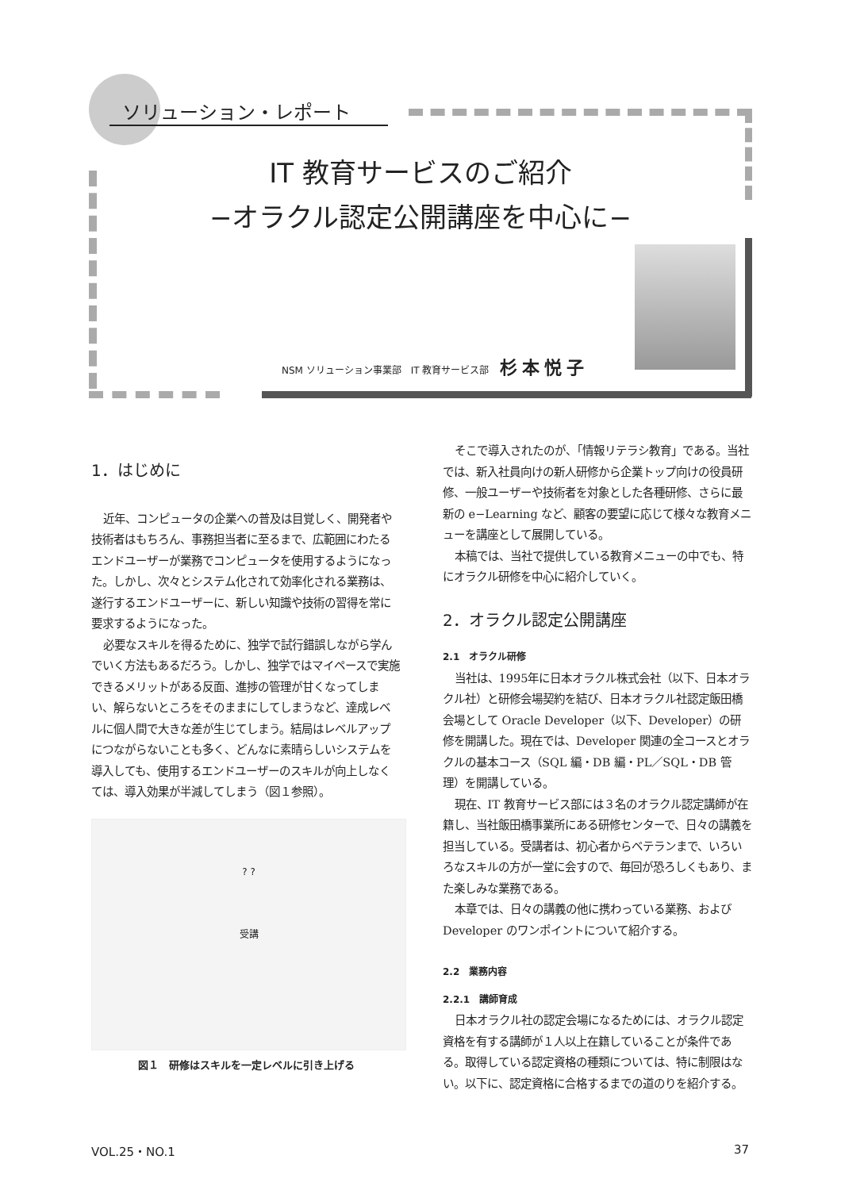ソリューション・レポート
IT 教育サービスのご紹介
−オラクル認定公開講座を中心に−
NSM ソリューション事業部　IT 教育サービス部 杉本悦子
1．はじめに
近年、コンピュータの企業への普及は目覚しく、開発者や技術者はもちろん、事務担当者に至るまで、広範囲にわたるエンドユーザーが業務でコンピュータを使用するようになった。しかし、次々とシステム化されて効率化される業務は、遂行するエンドユーザーに、新しい知識や技術の習得を常に要求するようになった。
必要なスキルを得るために、独学で試行錯誤しながら学んでいく方法もあるだろう。しかし、独学ではマイペースで実施できるメリットがある反面、進捗の管理が甘くなってしまい、解らないところをそのままにしてしまうなど、達成レベルに個人間で大きな差が生じてしまう。結局はレベルアップにつながらないことも多く、どんなに素晴らしいシステムを導入しても、使用するエンドユーザーのスキルが向上しなくては、導入効果が半減してしまう（図１参照）。
? ?
受講
図１　研修はスキルを一定レベルに引き上げる
そこで導入されたのが、「情報リテラシ教育」である。当社では、新入社員向けの新人研修から企業トップ向けの役員研修、一般ユーザーや技術者を対象とした各種研修、さらに最新の e−Learning など、顧客の要望に応じて様々な教育メニューを講座として展開している。
本稿では、当社で提供している教育メニューの中でも、特にオラクル研修を中心に紹介していく。
2．オラクル認定公開講座
2.1　オラクル研修
当社は、1995年に日本オラクル株式会社（以下、日本オラクル社）と研修会場契約を結び、日本オラクル社認定飯田橋会場として Oracle Developer（以下、Developer）の研修を開講した。現在では、Developer 関連の全コースとオラクルの基本コース（SQL 編・DB 編・PL／SQL・DB 管理）を開講している。
現在、IT 教育サービス部には３名のオラクル認定講師が在籍し、当社飯田橋事業所にある研修センターで、日々の講義を担当している。受講者は、初心者からベテランまで、いろいろなスキルの方が一堂に会すので、毎回が恐ろしくもあり、また楽しみな業務である。
本章では、日々の講義の他に携わっている業務、および Developer のワンポイントについて紹介する。
2.2　業務内容
2.2.1　講師育成
日本オラクル社の認定会場になるためには、オラクル認定資格を有する講師が１人以上在籍していることが条件である。取得している認定資格の種類については、特に制限はない。以下に、認定資格に合格するまでの道のりを紹介する。
VOL.25・NO.1 37